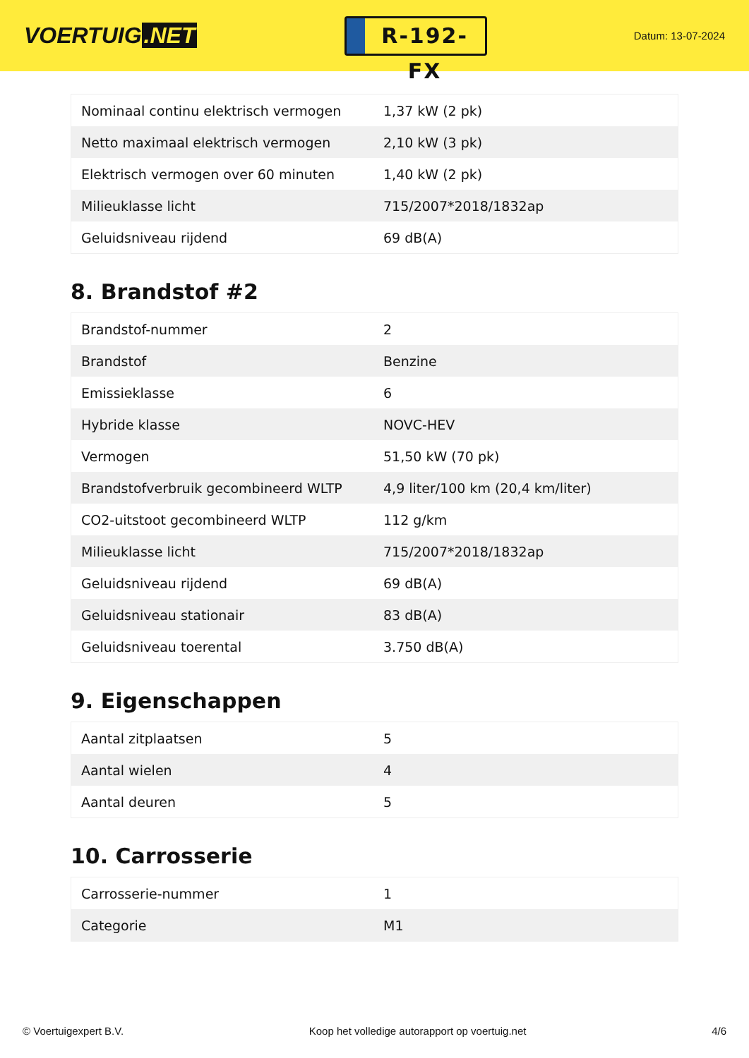VOERTUIG.NET
R-192-FX
Datum: 13-07-2024
| Nominaal continu elektrisch vermogen | 1,37 kW (2 pk) |
| Netto maximaal elektrisch vermogen | 2,10 kW (3 pk) |
| Elektrisch vermogen over 60 minuten | 1,40 kW (2 pk) |
| Milieuklasse licht | 715/2007*2018/1832ap |
| Geluidsniveau rijdend | 69 dB(A) |
8. Brandstof #2
| Brandstof-nummer | 2 |
| Brandstof | Benzine |
| Emissieklasse | 6 |
| Hybride klasse | NOVC-HEV |
| Vermogen | 51,50 kW (70 pk) |
| Brandstofverbruik gecombineerd WLTP | 4,9 liter/100 km (20,4 km/liter) |
| CO2-uitstoot gecombineerd WLTP | 112 g/km |
| Milieuklasse licht | 715/2007*2018/1832ap |
| Geluidsniveau rijdend | 69 dB(A) |
| Geluidsniveau stationair | 83 dB(A) |
| Geluidsniveau toerental | 3.750 dB(A) |
9. Eigenschappen
| Aantal zitplaatsen | 5 |
| Aantal wielen | 4 |
| Aantal deuren | 5 |
10. Carrosserie
| Carrosserie-nummer | 1 |
| Categorie | M1 |
© Voertuigexpert B.V. Koop het volledige autorapport op voertuig.net 4/6